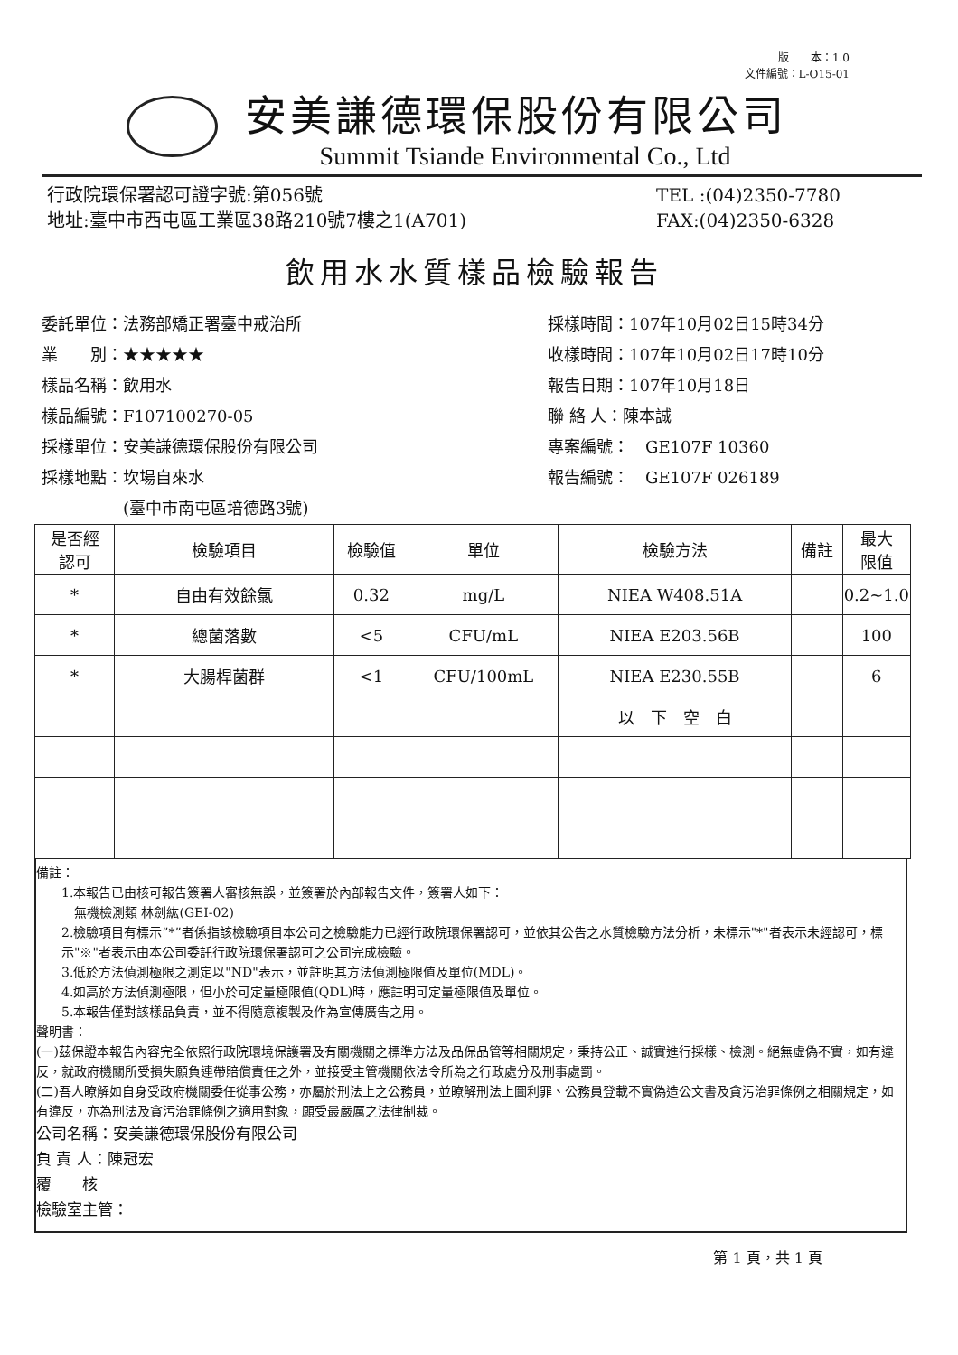版　　本：1.0
文件編號：L-O15-01
安美謙德環保股份有限公司
Summit Tsiande Environmental Co., Ltd
行政院環保署認可證字號:第056號
地址:臺中市西屯區工業區38路210號7樓之1(A701)
TEL :(04)2350-7780
FAX:(04)2350-6328
飲用水水質樣品檢驗報告
委託單位：法務部矯正署臺中戒治所
業　　別：★★★★★
樣品名稱：飲用水
樣品編號：F107100270-05
採樣單位：安美謙德環保股份有限公司
採樣地點：坎場自來水
　　　　　(臺中市南屯區培德路3號)
採樣時間：107年10月02日15時34分
收樣時間：107年10月02日17時10分
報告日期：107年10月18日
聯 絡 人：陳本誠
專案編號：　GE107F 10360
報告編號：　GE107F 026189
| 是否經 認可 | 檢驗項目 | 檢驗值 | 單位 | 檢驗方法 | 備註 | 最大 限值 |
| --- | --- | --- | --- | --- | --- | --- |
| * | 自由有效餘氯 | 0.32 | mg/L | NIEA W408.51A | | 0.2~1.0 |
| * | 總菌落數 | <5 | CFU/mL | NIEA E203.56B | | 100 |
| * | 大腸桿菌群 | <1 | CFU/100mL | NIEA E230.55B | | 6 |
| | | | | 以 下 空 白 | | |
備註：
1.本報告已由核可報告簽署人審核無誤，並簽署於內部報告文件，簽署人如下：
無機檢測類 林劍紘(GEI-02)
2.檢驗項目有標示”*”者係指該檢驗項目本公司之檢驗能力已經行政院環保署認可，並依其公告之水質檢驗方法分析，未標示"*"者表示未經認可，標示"※"者表示由本公司委託行政院環保署認可之公司完成檢驗。
3.低於方法偵測極限之測定以"ND"表示，並註明其方法偵測極限值及單位(MDL)。
4.如高於方法偵測極限，但小於可定量極限值(QDL)時，應註明可定量極限值及單位。
5.本報告僅對該樣品負責，並不得隨意複製及作為宣傳廣告之用。
聲明書：
(一)茲保證本報告內容完全依照行政院環境保護署及有關機關之標準方法及品保品管等相關規定，秉持公正、誠實進行採樣、檢測。絕無虛偽不實，如有違反，就政府機關所受損失願負連帶賠償責任之外，並接受主管機關依法令所為之行政處分及刑事處罰。
(二)吾人瞭解如自身受政府機關委任從事公務，亦屬於刑法上之公務員，並瞭解刑法上圖利罪、公務員登載不實偽造公文書及貪污治罪條例之相關規定，如有違反，亦為刑法及貪污治罪條例之適用對象，願受最嚴厲之法律制裁。
公司名稱：安美謙德環保股份有限公司
負 責 人：陳冠宏
覆　　核
檢驗室主管：
第 1 頁，共 1 頁